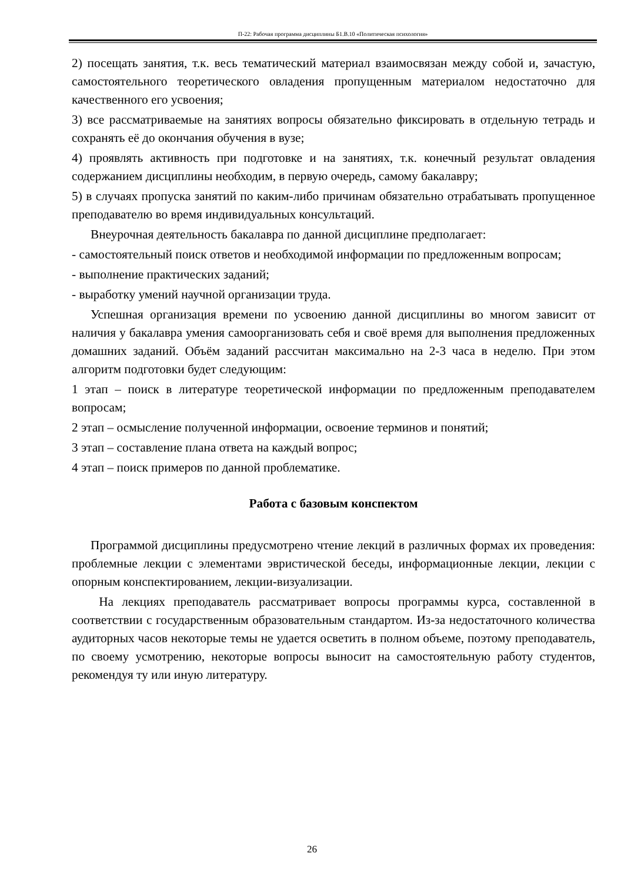П-22: Рабочая программа дисциплины Б1.В.10 «Политическая психология»
2) посещать занятия, т.к. весь тематический материал взаимосвязан между собой и, зачастую, самостоятельного теоретического овладения пропущенным материалом недостаточно для качественного его усвоения;
3) все рассматриваемые на занятиях вопросы обязательно фиксировать в отдельную тетрадь и сохранять её до окончания обучения в вузе;
4) проявлять активность при подготовке и на занятиях, т.к. конечный результат овладения содержанием дисциплины необходим, в первую очередь, самому бакалавру;
5) в случаях пропуска занятий по каким-либо причинам обязательно отрабатывать пропущенное преподавателю во время индивидуальных консультаций.
Внеурочная деятельность бакалавра по данной дисциплине предполагает:
- самостоятельный поиск ответов и необходимой информации по предложенным вопросам;
- выполнение практических заданий;
- выработку умений научной организации труда.
Успешная организация времени по усвоению данной дисциплины во многом зависит от наличия у бакалавра умения самоорганизовать себя и своё время для выполнения предложенных домашних заданий. Объём заданий рассчитан максимально на 2-3 часа в неделю. При этом алгоритм подготовки будет следующим:
1 этап – поиск в литературе теоретической информации по предложенным преподавателем вопросам;
2 этап – осмысление полученной информации, освоение терминов и понятий;
3 этап – составление плана ответа на каждый вопрос;
4 этап – поиск примеров по данной проблематике.
Работа с базовым конспектом
Программой дисциплины предусмотрено чтение лекций в различных формах их проведения: проблемные лекции с элементами эвристической беседы, информационные лекции, лекции с опорным конспектированием, лекции-визуализации.
На лекциях преподаватель рассматривает вопросы программы курса, составленной в соответствии с государственным образовательным стандартом. Из-за недостаточного количества аудиторных часов некоторые темы не удается осветить в полном объеме, поэтому преподаватель, по своему усмотрению, некоторые вопросы выносит на самостоятельную работу студентов, рекомендуя ту или иную литературу.
26